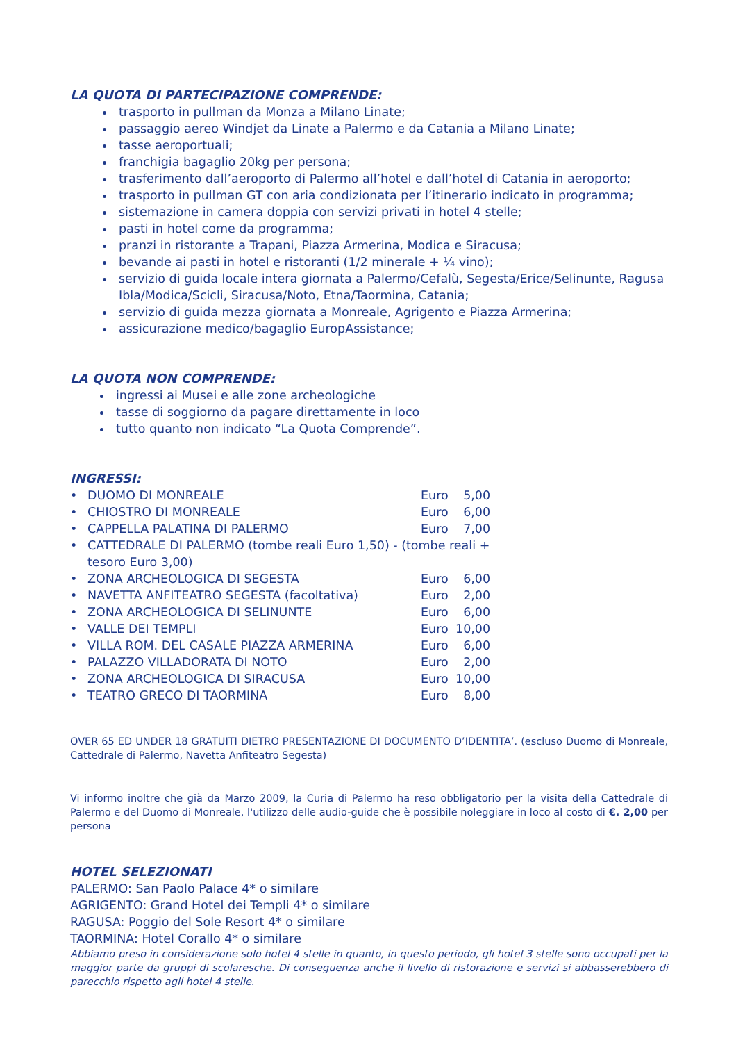LA QUOTA DI PARTECIPAZIONE COMPRENDE:
trasporto in pullman da Monza a Milano Linate;
passaggio aereo Windjet da Linate a Palermo e da Catania a Milano Linate;
tasse aeroportuali;
franchigia bagaglio 20kg per persona;
trasferimento dall’aeroporto di Palermo all’hotel e dall’hotel di Catania in aeroporto;
trasporto in pullman GT con aria condizionata per l’itinerario indicato in programma;
sistemazione in camera doppia con servizi privati in hotel 4 stelle;
pasti in hotel come da programma;
pranzi in ristorante a Trapani, Piazza Armerina, Modica e Siracusa;
bevande ai pasti in hotel e ristoranti (1/2 minerale + ¼ vino);
servizio di guida locale intera giornata a Palermo/Cefalù, Segesta/Erice/Selinunte, Ragusa Ibla/Modica/Scicli, Siracusa/Noto, Etna/Taormina, Catania;
servizio di guida mezza giornata a Monreale, Agrigento e Piazza Armerina;
assicurazione medico/bagaglio EuropAssistance;
LA QUOTA NON COMPRENDE:
ingressi ai Musei e alle zone archeologiche
tasse di soggiorno da pagare direttamente in loco
tutto quanto non indicato “La Quota Comprende”.
INGRESSI:
| • | DUOMO DI MONREALE | Euro | 5,00 |
| • | CHIOSTRO DI MONREALE | Euro | 6,00 |
| • | CAPPELLA PALATINA DI PALERMO | Euro | 7,00 |
| • | CATTEDRALE DI PALERMO (tombe reali Euro 1,50) - (tombe reali + tesoro Euro 3,00) | | |
| • | ZONA ARCHEOLOGICA DI SEGESTA | Euro | 6,00 |
| • | NAVETTA ANFITEATRO SEGESTA (facoltativa) | Euro | 2,00 |
| • | ZONA ARCHEOLOGICA DI SELINUNTE | Euro | 6,00 |
| • | VALLE DEI TEMPLI | Euro | 10,00 |
| • | VILLA ROM. DEL CASALE PIAZZA ARMERINA | Euro | 6,00 |
| • | PALAZZO VILLADORATA DI NOTO | Euro | 2,00 |
| • | ZONA ARCHEOLOGICA DI SIRACUSA | Euro | 10,00 |
| • | TEATRO GRECO DI TAORMINA | Euro | 8,00 |
OVER 65 ED UNDER 18 GRATUITI DIETRO PRESENTAZIONE DI DOCUMENTO D’IDENTITA’. (escluso Duomo di Monreale, Cattedrale di Palermo, Navetta Anfiteatro Segesta)
Vi informo inoltre che già da Marzo 2009, la Curia di Palermo ha reso obbligatorio per la visita della Cattedrale di Palermo e del Duomo di Monreale, l'utilizzo delle audio-guide che è possibile noleggiare in loco al costo di €. 2,00 per persona
HOTEL SELEZIONATI
PALERMO: San Paolo Palace 4* o similare
AGRIGENTO: Grand Hotel dei Templi 4* o similare
RAGUSA: Poggio del Sole Resort 4* o similare
TAORMINA: Hotel Corallo 4* o similare
Abbiamo preso in considerazione solo hotel 4 stelle in quanto, in questo periodo, gli hotel 3 stelle sono occupati per la maggior parte da gruppi di scolaresche. Di conseguenza anche il livello di ristorazione e servizi si abbasserebbero di parecchio rispetto agli hotel 4 stelle.